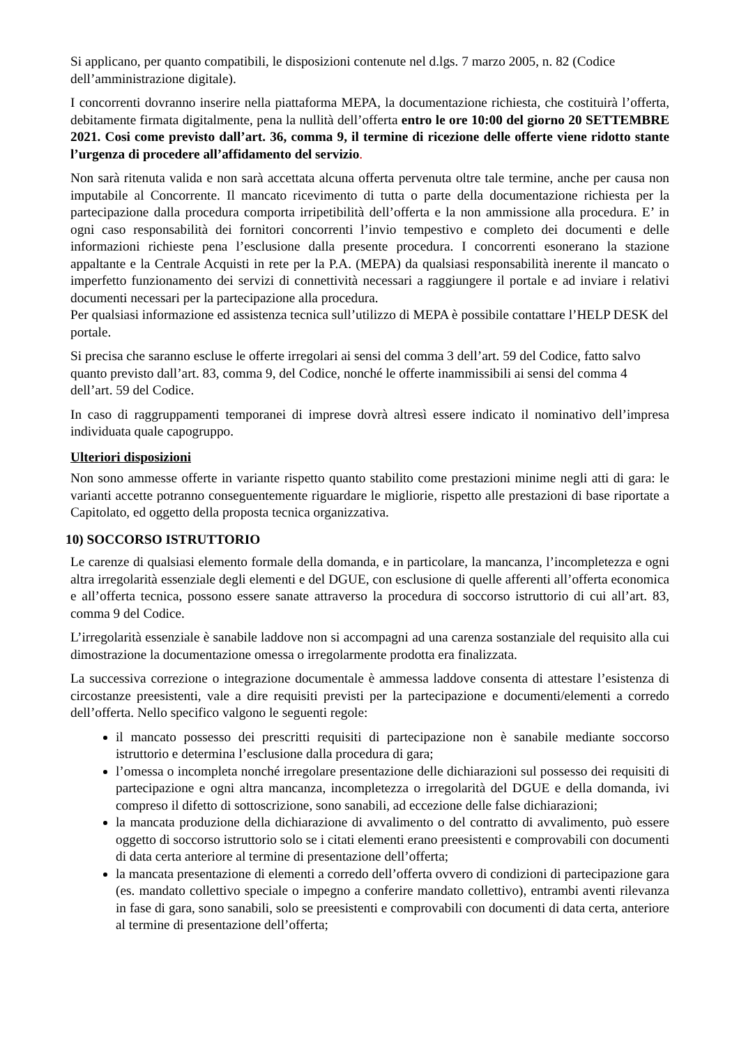Si applicano, per quanto compatibili, le disposizioni contenute nel d.lgs. 7 marzo 2005, n. 82 (Codice dell’amministrazione digitale).
I concorrenti dovranno inserire nella piattaforma MEPA, la documentazione richiesta, che costituirà l’offerta, debitamente firmata digitalmente, pena la nullità dell’offerta entro le ore 10:00 del giorno 20 SETTEMBRE 2021. Cosi come previsto dall’art. 36, comma 9, il termine di ricezione delle offerte viene ridotto stante l’urgenza di procedere all’affidamento del servizio.
Non sarà ritenuta valida e non sarà accettata alcuna offerta pervenuta oltre tale termine, anche per causa non imputabile al Concorrente. Il mancato ricevimento di tutta o parte della documentazione richiesta per la partecipazione dalla procedura comporta irripetibilità dell’offerta e la non ammissione alla procedura. E’ in ogni caso responsabilità dei fornitori concorrenti l’invio tempestivo e completo dei documenti e delle informazioni richieste pena l’esclusione dalla presente procedura. I concorrenti esonerano la stazione appaltante e la Centrale Acquisti in rete per la P.A. (MEPA) da qualsiasi responsabilità inerente il mancato o imperfetto funzionamento dei servizi di connettività necessari a raggiungere il portale e ad inviare i relativi documenti necessari per la partecipazione alla procedura.
Per qualsiasi informazione ed assistenza tecnica sull’utilizzo di MEPA è possibile contattare l’HELP DESK del portale.
Si precisa che saranno escluse le offerte irregolari ai sensi del comma 3 dell’art. 59 del Codice, fatto salvo quanto previsto dall’art. 83, comma 9, del Codice, nonché le offerte inammissibili ai sensi del comma 4 dell’art. 59 del Codice.
In caso di raggruppamenti temporanei di imprese dovrà altresì essere indicato il nominativo dell’impresa individuata quale capogruppo.
Ulteriori disposizioni
Non sono ammesse offerte in variante rispetto quanto stabilito come prestazioni minime negli atti di gara: le varianti accette potranno conseguentemente riguardare le migliorie, rispetto alle prestazioni di base riportate a Capitolato, ed oggetto della proposta tecnica organizzativa.
10) SOCCORSO ISTRUTTORIO
Le carenze di qualsiasi elemento formale della domanda, e in particolare, la mancanza, l’incompletezza e ogni altra irregolarità essenziale degli elementi e del DGUE, con esclusione di quelle afferenti all’offerta economica e all’offerta tecnica, possono essere sanate attraverso la procedura di soccorso istruttorio di cui all’art. 83, comma 9 del Codice.
L’irregolarità essenziale è sanabile laddove non si accompagni ad una carenza sostanziale del requisito alla cui dimostrazione la documentazione omessa o irregolarmente prodotta era finalizzata.
La successiva correzione o integrazione documentale è ammessa laddove consenta di attestare l’esistenza di circostanze preesistenti, vale a dire requisiti previsti per la partecipazione e documenti/elementi a corredo dell’offerta. Nello specifico valgono le seguenti regole:
il mancato possesso dei prescritti requisiti di partecipazione non è sanabile mediante soccorso istruttorio e determina l’esclusione dalla procedura di gara;
l’omessa o incompleta nonché irregolare presentazione delle dichiarazioni sul possesso dei requisiti di partecipazione e ogni altra mancanza, incompletezza o irregolarità del DGUE e della domanda, ivi compreso il difetto di sottoscrizione, sono sanabili, ad eccezione delle false dichiarazioni;
la mancata produzione della dichiarazione di avvalimento o del contratto di avvalimento, può essere oggetto di soccorso istruttorio solo se i citati elementi erano preesistenti e comprovabili con documenti di data certa anteriore al termine di presentazione dell’offerta;
la mancata presentazione di elementi a corredo dell’offerta ovvero di condizioni di partecipazione gara (es. mandato collettivo speciale o impegno a conferire mandato collettivo), entrambi aventi rilevanza in fase di gara, sono sanabili, solo se preesistenti e comprovabili con documenti di data certa, anteriore al termine di presentazione dell’offerta;